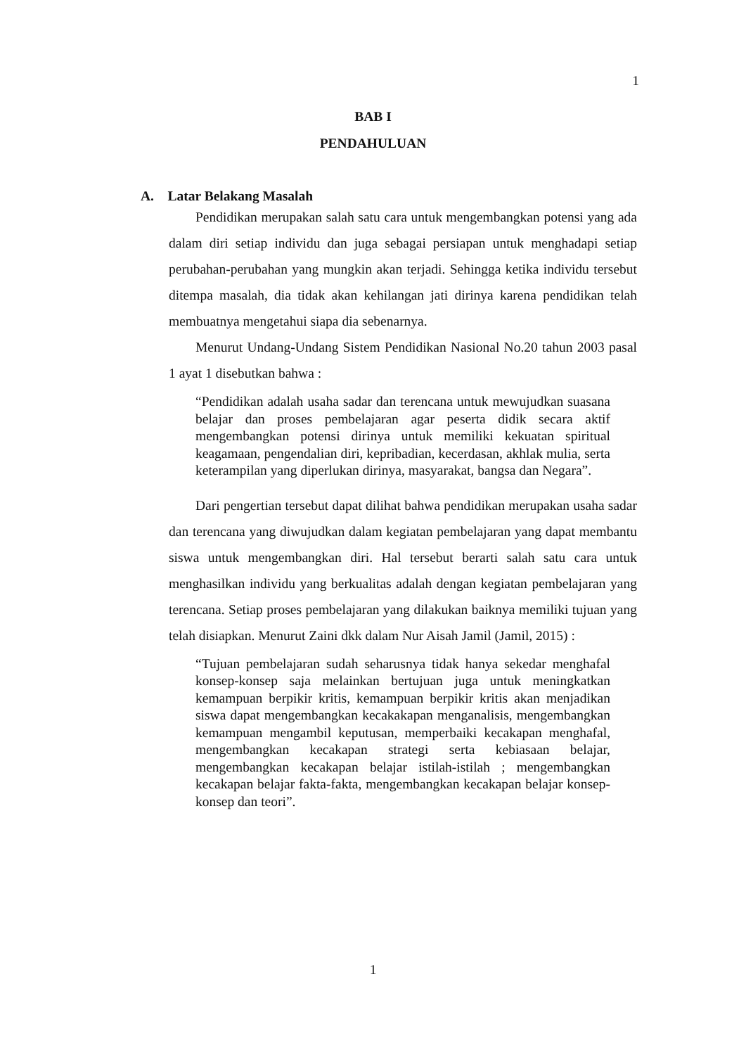1
BAB I
PENDAHULUAN
A. Latar Belakang Masalah
Pendidikan merupakan salah satu cara untuk mengembangkan potensi yang ada dalam diri setiap individu dan juga sebagai persiapan untuk menghadapi setiap perubahan-perubahan yang mungkin akan terjadi. Sehingga ketika individu tersebut ditempa masalah, dia tidak akan kehilangan jati dirinya karena pendidikan telah membuatnya mengetahui siapa dia sebenarnya.
Menurut Undang-Undang Sistem Pendidikan Nasional No.20 tahun 2003 pasal 1 ayat 1 disebutkan bahwa :
“Pendidikan adalah usaha sadar dan terencana untuk mewujudkan suasana belajar dan proses pembelajaran agar peserta didik secara aktif mengembangkan potensi dirinya untuk memiliki kekuatan spiritual keagamaan, pengendalian diri, kepribadian, kecerdasan, akhlak mulia, serta keterampilan yang diperlukan dirinya, masyarakat, bangsa dan Negara”.
Dari pengertian tersebut dapat dilihat bahwa pendidikan merupakan usaha sadar dan terencana yang diwujudkan dalam kegiatan pembelajaran yang dapat membantu siswa untuk mengembangkan diri. Hal tersebut berarti salah satu cara untuk menghasilkan individu yang berkualitas adalah dengan kegiatan pembelajaran yang terencana. Setiap proses pembelajaran yang dilakukan baiknya memiliki tujuan yang telah disiapkan. Menurut Zaini dkk dalam Nur Aisah Jamil (Jamil, 2015) :
“Tujuan pembelajaran sudah seharusnya tidak hanya sekedar menghafal konsep-konsep saja melainkan bertujuan juga untuk meningkatkan kemampuan berpikir kritis, kemampuan berpikir kritis akan menjadikan siswa dapat mengembangkan kecakakapan menganalisis, mengembangkan kemampuan mengambil keputusan, memperbaiki kecakapan menghafal, mengembangkan kecakapan strategi serta kebiasaan belajar, mengembangkan kecakapan belajar istilah-istilah ; mengembangkan kecakapan belajar fakta-fakta, mengembangkan kecakapan belajar konsep-konsep dan teori”.
1